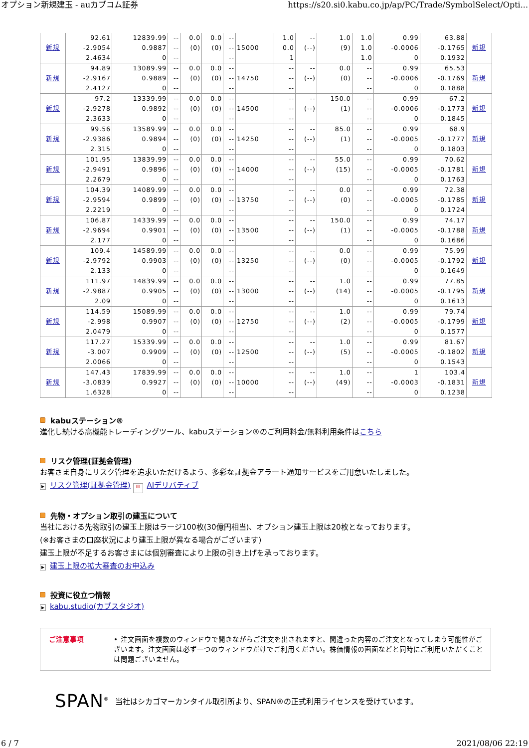オプション新規建玉 - auカブコム証券 https://s20.si0.kabu.co.jp/ap/PC/Trade/SymbolSelect/Opti...
| 新規 | 92.61 -2.9054 2.4634 | 12839.99 0.9887 0 | -- -- -- | 0.0 (0) | 0.0 (0) | -- -- -- | 15000 | 1.0 0.0 1 | -- (--) | 1.0 (9) | 1.0 1.0 1.0 | 0.99 -0.0006 0 | 63.88 -0.1765 0.1932 | 新規 |
| 新規 | 94.89 -2.9167 2.4127 | 13089.99 0.9889 0 | -- -- -- | 0.0 (0) | 0.0 (0) | -- -- -- | 14750 | -- -- -- | -- (--) | 0.0 (0) | -- -- -- | 0.99 -0.0006 0 | 65.53 -0.1769 0.1888 | 新規 |
| 新規 | 97.2 -2.9278 2.3633 | 13339.99 0.9892 0 | -- -- -- | 0.0 (0) | 0.0 (0) | -- -- -- | 14500 | -- -- -- | -- (--) | 150.0 (1) | -- -- -- | 0.99 -0.0006 0 | 67.2 -0.1773 0.1845 | 新規 |
| 新規 | 99.56 -2.9386 2.315 | 13589.99 0.9894 0 | -- -- -- | 0.0 (0) | 0.0 (0) | -- -- -- | 14250 | -- -- -- | -- (--) | 85.0 (1) | -- -- -- | 0.99 -0.0005 0 | 68.9 -0.1777 0.1803 | 新規 |
| 新規 | 101.95 -2.9491 2.2679 | 13839.99 0.9896 0 | -- -- -- | 0.0 (0) | 0.0 (0) | -- -- -- | 14000 | -- -- -- | -- (--) | 55.0 (15) | -- -- -- | 0.99 -0.0005 0 | 70.62 -0.1781 0.1763 | 新規 |
| 新規 | 104.39 -2.9594 2.2219 | 14089.99 0.9899 0 | -- -- -- | 0.0 (0) | 0.0 (0) | -- -- -- | 13750 | -- -- -- | -- (--) | 0.0 (0) | -- -- -- | 0.99 -0.0005 0 | 72.38 -0.1785 0.1724 | 新規 |
| 新規 | 106.87 -2.9694 2.177 | 14339.99 0.9901 0 | -- -- -- | 0.0 (0) | 0.0 (0) | -- -- -- | 13500 | -- -- -- | -- (--) | 150.0 (1) | -- -- -- | 0.99 -0.0005 0 | 74.17 -0.1788 0.1686 | 新規 |
| 新規 | 109.4 -2.9792 2.133 | 14589.99 0.9903 0 | -- -- -- | 0.0 (0) | 0.0 (0) | -- -- -- | 13250 | -- -- -- | -- (--) | 0.0 (0) | -- -- -- | 0.99 -0.0005 0 | 75.99 -0.1792 0.1649 | 新規 |
| 新規 | 111.97 -2.9887 2.09 | 14839.99 0.9905 0 | -- -- -- | 0.0 (0) | 0.0 (0) | -- -- -- | 13000 | -- -- -- | -- (--) | 1.0 (14) | -- -- -- | 0.99 -0.0005 0 | 77.85 -0.1795 0.1613 | 新規 |
| 新規 | 114.59 -2.998 2.0479 | 15089.99 0.9907 0 | -- -- -- | 0.0 (0) | 0.0 (0) | -- -- -- | 12750 | -- -- -- | -- (--) | 1.0 (2) | -- -- -- | 0.99 -0.0005 0 | 79.74 -0.1799 0.1577 | 新規 |
| 新規 | 117.27 -3.007 2.0066 | 15339.99 0.9909 0 | -- -- -- | 0.0 (0) | 0.0 (0) | -- -- -- | 12500 | -- -- -- | -- (--) | 1.0 (5) | -- -- -- | 0.99 -0.0005 0 | 81.67 -0.1802 0.1543 | 新規 |
| 新規 | 147.43 -3.0839 1.6328 | 17839.99 0.9927 0 | -- -- -- | 0.0 (0) | 0.0 (0) | -- -- -- | 10000 | -- -- -- | -- (--) | 1.0 (49) | -- -- -- | 1 -0.0003 0 | 103.4 -0.1831 0.1238 | 新規 |
kabuステーション®
進化し続ける高機能トレーディングツール、kabuステーション®のご利用料金/無料利用条件はこちら
リスク管理(証拠金管理)
お客さま自身にリスク管理を追求いただけるよう、多彩な証拠金アラート通知サービスをご用意いたしました。
▶ リスク管理(証拠金管理) ▤ AIデリバティブ
先物・オプション取引の建玉について
当社における先物取引の建玉上限はラージ100枚(30億円相当)、オプション建玉上限は20枚となっております。
(※お客さまの口座状況により建玉上限が異なる場合がございます)
建玉上限が不足するお客さまには個別審査により上限の引き上げを承っております。
▶ 建玉上限の拡大審査のお申込み
投資に役立つ情報
▶ kabu.studio(カブスタジオ)
ご注意事項 • 注文画面を複数のウィンドウで開きながらご注文を出されますと、間違った内容のご注文となってしまう可能性がございます。注文画面は必ず一つのウィンドウだけでご利用ください。株価情報の画面などと同時にご利用いただくことは問題ございません。
SPAN<sup>®</sup> 当社はシカゴマーカンタイル取引所より、SPAN®の正式利用ライセンスを受けています。
6 / 7 2021/08/06 22:19